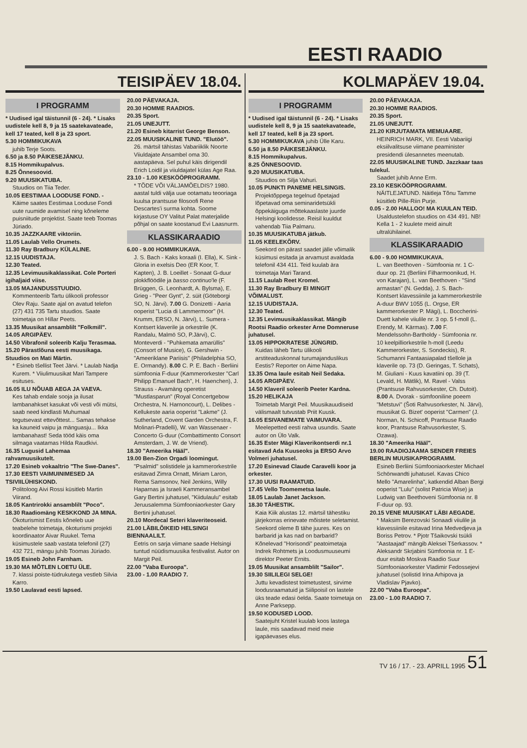EESTI RAADIO
TEISIPÄEV 18.04.
I PROGRAMM
* Uudised igal täistunnil (6 - 24). * Lisaks uudistele kell 8, 9 ja 15 saatekavateade, kell 17 teated, kell 8 ja 23 sport.
5.30 HOMMIKUKAVA
juhib Terje Soots.
6.50 ja 8.50 PÄIKESEJÄNKU.
8.15 Hommikupalvus.
8.25 Õnnesoovid.
9.20 MUUSIKATUBA.
Stuudios on Tiia Teder.
10.05 EESTIMAA LOODUSE FOND. -
Käime saates Eestimaa Looduse Fondi uute ruumide avamisel ning kõneleme puisniitude projektist. Saate teeb Toomas Jüriado.
10.35 JAZZKAARE viktoriin.
11.05 Laulab Vello Orumets.
11.30 Ray Bradbury KÜLALINE.
12.15 UUDISTAJA.
12.30 Teated.
12.35 Levimuusikaklassikat. Cole Porteri igihaljaid viise.
13.05 MAJANDUSSTUUDIO.
Kommenteerib Tartu ülikooli professor Olev Raju. Saate ajal on avatud telefon (27) 431 735 Tartu stuudios. Saate toimetaja on Hillar Peets.
13.35 Muusikat ansamblilt "Folkmill".
14.05 ARGIPÄEV.
14.50 Vibrafonil soleerib Kalju Terasmaa.
15.20 Pärastlõuna eesti muusikaga. Stuudios on Mati Märtin.
* Esineb tšellist Teet Järvi. * Laulab Nadja Kurem. * Viiulimuusikat Mari Tampere esituses.
16.05 ILU NÕUAB AEGA JA VAEVA.
Kes tahab endale sooja ja ilusat lambanahkset kasukat või vesti või mütsi, saab need kindlasti Muhumaal tegutsevast ettevõttest... Samas tehakse ka kauneid vaipu ja mänguasju... Ikka lambanahast! Seda tööd käis oma silmaga vaatamas Hilda Raudkivi.
16.35 Lugusid Lahemaa rahvamuusikutelt.
17.20 Esineb vokaaltrio "The Swe-Danes".
17.30 EESTI VAIMUINIMESED JA TSIVIILÜHISKOND.
Politoloog Aivi Rossi küsitleb Martin Viirand.
18.05 Kantrirokki ansamblilt "Poco".
18.30 Raadiomäng KESKKOND JA MINA.
Ökoturismist Eestis kõneleb uue teabelehe toimetaja, ökoturismi projekti koordinaator Aivar Ruukel. Tema küsimustele saab vastata telefonil (27) 432 721, mängu juhib Toomas Jüriado.
19.05 Esineb John Farnham.
19.30 MA MÕTLEN LOETU ÜLE.
7. klassi poiste-tüdrukutega vestleb Silvia Karro.
19.50 Laulavad eesti lapsed.
20.00 PÄEVAKAJA.
20.30 HOMME RAADIOS.
20.35 Sport.
21.05 UNEJUTT.
21.20 Esineb kitarrist George Benson.
22.05 MUUSIKALINE TUND. "Elutöö".
26. märtsil tähistas Vabariiklik Noorte Viiuldajate Ansambel oma 30. aastapäeva. Sel puhul käis dirigendil Erich Loidil ja viiuldajatel külas Age Raa.
23.10 - 1.00 KESKÖÖPROGRAMM.
* TÕDE VÕI VÄLJAMÕELDIS? 1980. aastal tuldi välja uue ootamatu teooriaga kuulsa prantsuse filosoofi Rene Descartes'i surma kohta. Soome kirjastuse OY Valitut Palat materjalide põhjal on saate koostanud Evi Laasnurm.
KLASSIKARAADIO
6.00 - 9.00 HOMMIKUKAVA.
J. S. Bach - Kaks koraali (I. Ella), K. Sink - Gloria in exelsis Deo (ER Koor, T. Kapten), J. B. Loeillet - Sonaat G-duur plokkflöödile ja basso continuo'le (F. Brüggen, G. Leonhardt, A. Bylsma), E. Grieg - "Peer Gynt", 2. süit (Göteborgi SO, N. Järvi). 7.00 G. Donizetti - Aaria ooperist "Lucia di Lammermoor" (H. Krumm, ERSO, N. Järvi), L. Sumera - Kontsert klaverile ja orkestrile (K. Randalu, Malmö SO, P.Järvi), C. Monteverdi - "Puhkemata amarüllis" (Consort of Musice), G. Gershwin - "Ameeriklane Pariisis" (Philadelphia SO, E. Ormandy). 8.00 C. P. E. Bach - Berliini sümfoonia F-duur (Kammerorkester "Carl Philipp Emanuel Bach", H. Haenchen), J. Strauss - Avamäng operetist "Mustlasparun" (Royal Concertgebow Orchestra, N. Harnoncourt), L. Delibes - Kellukeste aaria ooperist "Lakme" (J. Sutherland, Covent Garden Orchestra, F. Molinari-Pradelli), W. van Wassenaer - Concerto G-duur (Combattimento Consort Amsterdam, J. W. de Vriend).
18.30 "Ameerika Hääl".
19.00 Ben-Zion Orgadi loomingut.
"Psalmid" solistidele ja kammerorkestrile esitavad Zimra Ornatt, Miriam Laron, Rema Samsonov, Neil Jenkins, Willy Haparnas ja Israeli Kammeransambel Gary Bertini juhatusel, "Kiidulaulu" esitab Jeruusalemma Sümfooniaorkester Gary Bertini juhatusel.
20.10 Mordecal Seteri klaveriteoseid.
21.00 LÄBILÕIKEID HELSINGI BIENNAALILT.
Eetris on sarja viimane saade Helsingi tuntud nüüdismuusika festivalist. Autor on Margit Peil.
22.00 "Vaba Euroopa".
23.00 - 1.00 RAADIO 7.
KOLMAPÄEV 19.04.
I PROGRAMM
* Uudised igal täistunnil (6 - 24). * Lisaks uudistele kell 8, 9 ja 15 saatekavateade, kell 17 teated, kell 8 ja 23 sport.
5.30 HOMMIKUKAVA juhib Ülle Karu.
6.50 ja 8.50 PÄIKESEJÄNKU.
8.15 Hommikupalvus.
8.25 ÕNNESOOVID.
9.20 MUUSIKATUBA.
Stuudios on Silja Vahuri.
10.05 PUNKTI PANEME HELSINGIS.
Projektõppega tegelnud õpetajad lõpetavad oma seminaridetsükli õppekäiguga mõttekaaslaste juurde Helsingi koolidesse. Reisil kuuldut vahendab Tiia Palmaru.
10.35 MUUSIKATUBA jätkub.
11.05 KEELEKÕRV.
Seekord on pärast saadet jälle võimalik küsimusi esitada ja arvamust avaldada telefonil 434 411. Teid kuulab ära toimetaja Mari Tarand.
11.15 Laulab Reet Kromel.
11.30 Ray Bradbury EI MINGIT VÕIMALUST.
12.15 UUDISTAJA.
12.30 Teated.
12.35 Levimuusikaklassikat. Mängib Rootsi Raadio orkester Arne Domneruse juhatusel.
13.05 HIPPOKRATESE JÜNGRID.
Kuidas läheb Tartu ülikooli arstiteaduskonnal turumajanduslikus Eestis? Reporter on Aime Napa.
13.35 Oma laule esitab Neil Sedaka.
14.05 ARGIPÄEV.
14.50 Klaveril soleerib Peeter Kardna.
15.20 HELIKAJA
Toimetab Margit Peil. Muusikauudiseid välismaalt tutvustab Priit Kuusk.
16.05 ESIVANEMATE VAIMUVARA.
Meelepetted eesti rahva usundis. Saate autor on Ülo Valk.
16.35 Ester Mägi Klaverikontserdi nr.1 esitavad Ada Kuuseoks ja ERSO Arvo Volmeri juhatusel.
17.20 Esinevad Claude Caravelli koor ja orkester.
17.30 UUSI RAAMATUID.
17.45 Vello Toomemetsa laule.
18.05 Laulab Janet Jackson.
18.30 TÄHESTIK.
Kaia Kiik alustas 12. märtsil tähestiku järjekorras erinevate mõistete seletamist. Seekord oleme B tähe juures. Kes on barbarid ja kas nad on barbarid? Kõnelevad "Horisondi" peatoimetaja Indrek Rohtmets ja Loodusmuuseumi direktor Peeter Ernits.
19.05 Muusikat ansamblilt "Sailor".
19.30 SIILILEGI SELGE!
Juttu kevadistest toimetustest, sirvime loodusraamatuid ja Siilipoisil on lastele üks teade edasi öelda. Saate toimetaja on Anne Parksepp.
19.50 KODUSED LOOD.
Saatejuht Kristel kuulab koos lastega laule, mis saadavad meid meie igapäevases elus.
20.00 PÄEVAKAJA.
20.30 HOMME RAADIOS.
20.35 Sport.
21.05 UNEJUTT.
21.20 KIRJUTAMATA MEMUAARE.
HEINRICH MARK, VII. Eesti Vabariigi eksiilvalitsuse viimane peaminister presidendi ülesannetes meenutab.
22.05 MUUSIKALINE TUND. Jazzkaar taas tulekul.
Saadet juhib Anne Erm.
23.10 KESKÖÖPROGRAMM.
NÄITLEJATUND. Näitleja Tõnu Tamme küsitleb Pille-Riin Purje.
0.05 - 2.00 HALLOO! MA KUULAN TEID.
Usaldustelefon stuudios on 434 491. NB! Kella 1 - 2 kuulete meid ainult ultralühilainel.
KLASSIKARAADIO
6.00 - 9.00 HOMMIKUKAVA.
L. van Beethoven - Sümfoonia nr. 1 C-duur op. 21 (Berliini Filharmoonikud, H. von Karajan), L. van Beethoven - "Sind armastan" (N. Gedda), J. S. Bach- Kontsert klavessiinile ja kammerorkestrile A-duur BWV 1055 (L. Orgse, ER kammerorkester P. Mägi), L. Boccherini- Duett kahele viiulile nr. 3 op. 5 f-moll (L. Erendy, M. Kärmas). 7.00 F. Mendelssohn-Bartholdy - Sümfoonia nr. 10 keelpilliorkestrile h-moll (Leedu Kammerorkester, S. Sondeckis), R. Schumanni Fantaasiapalad tšellole ja klaverile op. 73 (D. Geringas, T. Schats), M. Giuliani - Kuus kavatiini op. 39 (T. Levald, H. Mätlik), M. Ravel - Valss (Prantsuse Rahvusorkester, Ch. Dutoit). 8.00 A. Dvorak - sümfooniline poeem "Metstuvi" (Šoti Rahvusorkester, N. Järvi), muusikat G. Bizet' ooperist "Carmen" (J. Norman, N. Schicoff, Prantsuse Raadio koor, Prantsuse Rahvusorkester, S. Ozawa).
18.30 "Ameerika Hääl".
19.00 RAADIOJAAMA SENDER FREIES BERLIN MUUSIKAPROGRAMM.
Esineb Berliini Sümfooniaorkester Michael Schönwandti juhatusel. Kavas Chico Mello "Amarelinha", katkendid Alban Bergi ooperist "Lulu" (solist Patricia Wise) ja Ludwig van Beethoveni Sümfoonia nr. 8 F-duur op. 93.
20.15 VENE MUUSIKAT LÄBI AEGADE.
* Maksim Berezovski Sonaadi viiulile ja klavessiinile esitavad Irina Medvedjeva ja Boriss Petrov. * Pjotr Tšaikovski tsükli "Aastaajad" mängib Aleksei Tšerkassov. * Aleksandr Skrjabini Sümfoonia nr. 1 E-duur esitab Moskva Raadio Suur Sümfooniaorkester Vladimir Fedossejevi juhatusel (solistid Irina Arhipova ja Vladislav Pjavko).
22.00 "Vaba Euroopa".
23.00 - 1.00 RAADIO 7.
TV 16 / 17. - 23. APRILL 1995 51